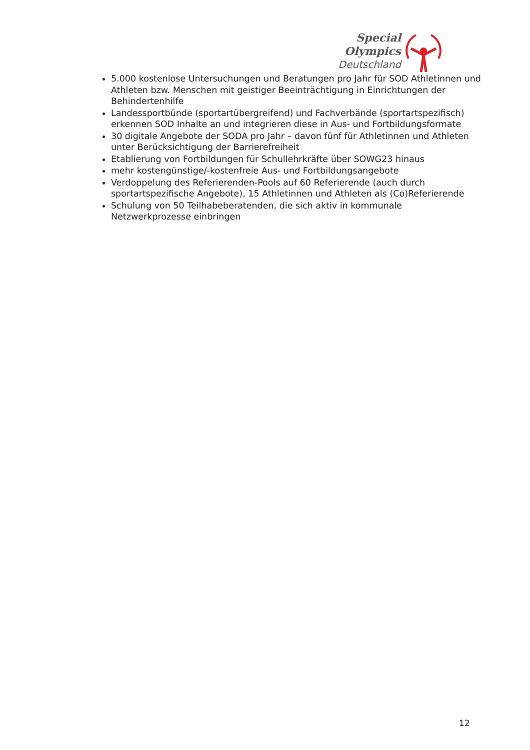Special
Olympics
Deutschland
5.000 kostenlose Untersuchungen und Beratungen pro Jahr für SOD Athletinnen und Athleten bzw. Menschen mit geistiger Beeinträchtigung in Einrichtungen der Behindertenhilfe
Landessportbünde (sportartübergreifend) und Fachverbände (sportartspezifisch) erkennen SOD Inhalte an und integrieren diese in Aus- und Fortbildungsformate
30 digitale Angebote der SODA pro Jahr – davon fünf für Athletinnen und Athleten unter Berücksichtigung der Barrierefreiheit
Etablierung von Fortbildungen für Schullehrkräfte über SOWG23 hinaus
mehr kostengünstige/-kostenfreie Aus- und Fortbildungsangebote
Verdoppelung des Referierenden-Pools auf 60 Referierende (auch durch sportartspezifische Angebote), 15 Athletinnen und Athleten als (Co)Referierende
Schulung von 50 Teilhabeberatenden, die sich aktiv in kommunale Netzwerkprozesse einbringen
12